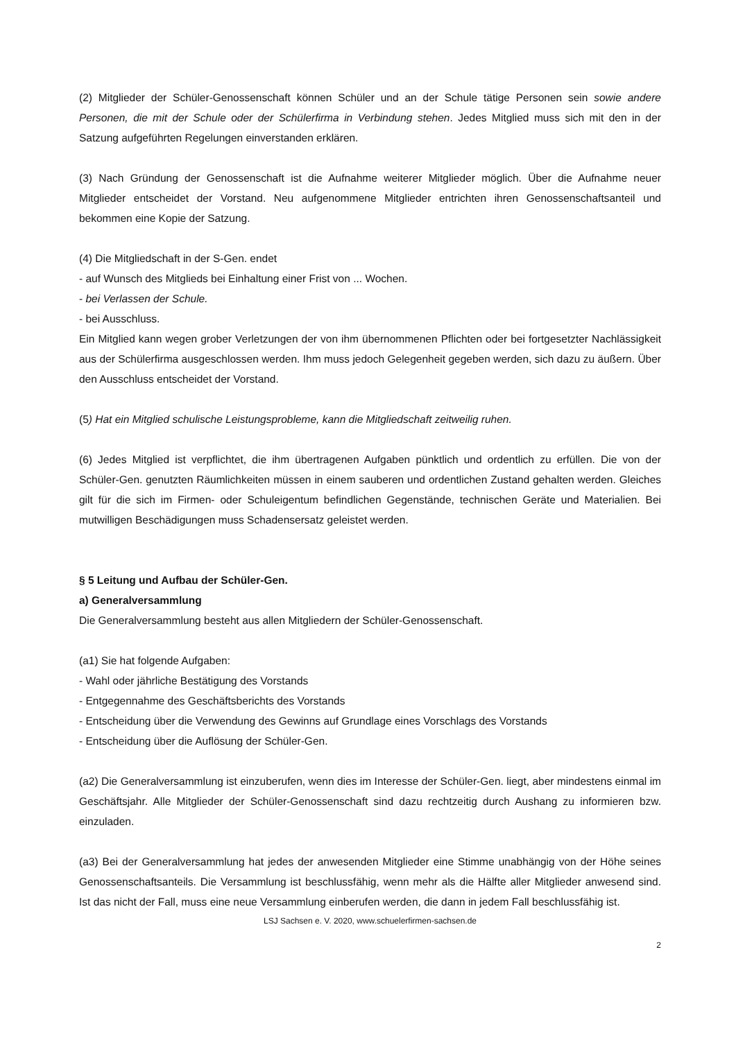(2) Mitglieder der Schüler-Genossenschaft können Schüler und an der Schule tätige Personen sein sowie andere Personen, die mit der Schule oder der Schülerfirma in Verbindung stehen. Jedes Mitglied muss sich mit den in der Satzung aufgeführten Regelungen einverstanden erklären.
(3) Nach Gründung der Genossenschaft ist die Aufnahme weiterer Mitglieder möglich. Über die Aufnahme neuer Mitglieder entscheidet der Vorstand. Neu aufgenommene Mitglieder entrichten ihren Genossenschaftsanteil und bekommen eine Kopie der Satzung.
(4) Die Mitgliedschaft in der S-Gen. endet
- auf Wunsch des Mitglieds bei Einhaltung einer Frist von ... Wochen.
- bei Verlassen der Schule.
- bei Ausschluss.
Ein Mitglied kann wegen grober Verletzungen der von ihm übernommenen Pflichten oder bei fortgesetzter Nachlässigkeit aus der Schülerfirma ausgeschlossen werden. Ihm muss jedoch Gelegenheit gegeben werden, sich dazu zu äußern. Über den Ausschluss entscheidet der Vorstand.
(5) Hat ein Mitglied schulische Leistungsprobleme, kann die Mitgliedschaft zeitweilig ruhen.
(6) Jedes Mitglied ist verpflichtet, die ihm übertragenen Aufgaben pünktlich und ordentlich zu erfüllen. Die von der Schüler-Gen. genutzten Räumlichkeiten müssen in einem sauberen und ordentlichen Zustand gehalten werden. Gleiches gilt für die sich im Firmen- oder Schuleigentum befindlichen Gegenstände, technischen Geräte und Materialien. Bei mutwilligen Beschädigungen muss Schadensersatz geleistet werden.
§ 5 Leitung und Aufbau der Schüler-Gen.
a) Generalversammlung
Die Generalversammlung besteht aus allen Mitgliedern der Schüler-Genossenschaft.
(a1) Sie hat folgende Aufgaben:
- Wahl oder jährliche Bestätigung des Vorstands
- Entgegennahme des Geschäftsberichts des Vorstands
- Entscheidung über die Verwendung des Gewinns auf Grundlage eines Vorschlags des Vorstands
- Entscheidung über die Auflösung der Schüler-Gen.
(a2) Die Generalversammlung ist einzuberufen, wenn dies im Interesse der Schüler-Gen. liegt, aber mindestens einmal im Geschäftsjahr. Alle Mitglieder der Schüler-Genossenschaft sind dazu rechtzeitig durch Aushang zu informieren bzw. einzuladen.
(a3) Bei der Generalversammlung hat jedes der anwesenden Mitglieder eine Stimme unabhängig von der Höhe seines Genossenschaftsanteils. Die Versammlung ist beschlussfähig, wenn mehr als die Hälfte aller Mitglieder anwesend sind. Ist das nicht der Fall, muss eine neue Versammlung einberufen werden, die dann in jedem Fall beschlussfähig ist.
LSJ Sachsen e. V. 2020, www.schuelerfirmen-sachsen.de
2